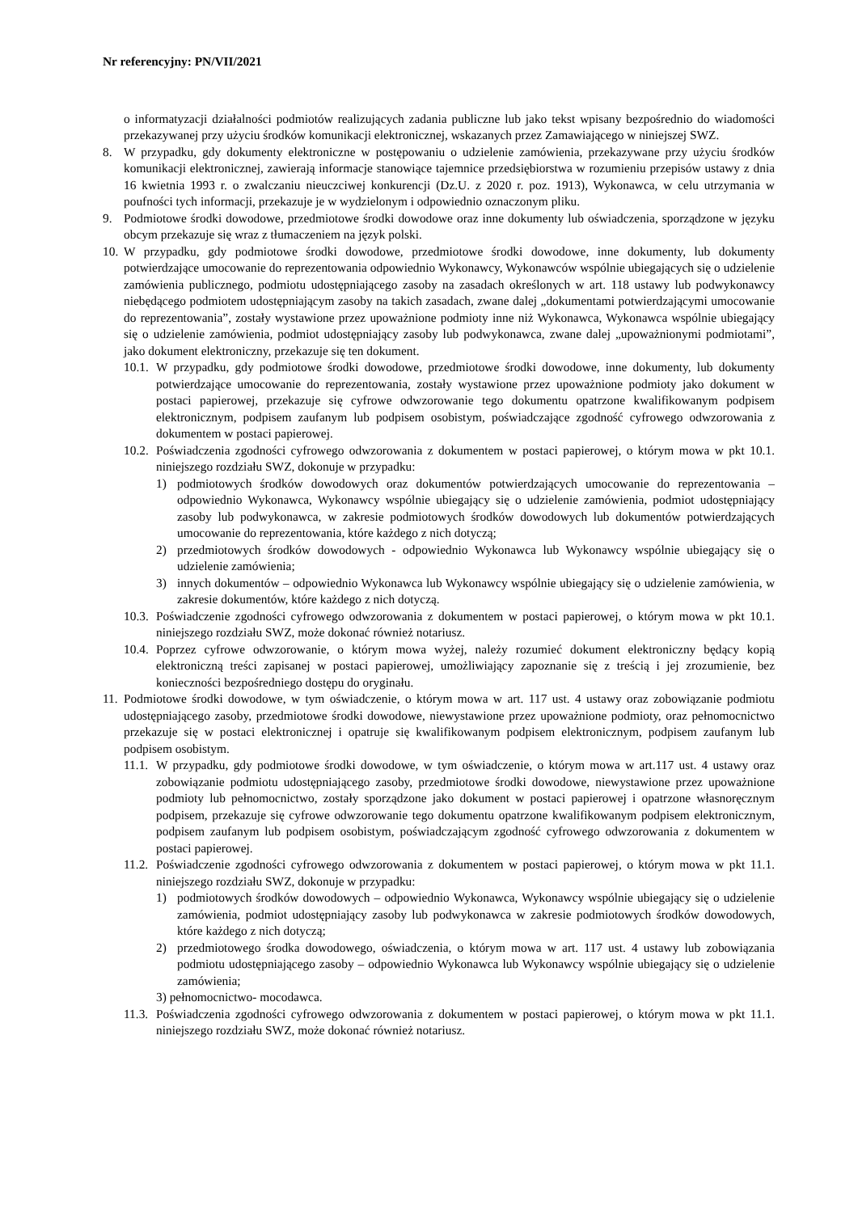Nr referencyjny: PN/VII/2021
o informatyzacji działalności podmiotów realizujących zadania publiczne lub jako tekst wpisany bezpośrednio do wiadomości przekazywanej przy użyciu środków komunikacji elektronicznej, wskazanych przez Zamawiającego w niniejszej SWZ.
8. W przypadku, gdy dokumenty elektroniczne w postępowaniu o udzielenie zamówienia, przekazywane przy użyciu środków komunikacji elektronicznej, zawierają informacje stanowiące tajemnice przedsiębiorstwa w rozumieniu przepisów ustawy z dnia 16 kwietnia 1993 r. o zwalczaniu nieuczciwej konkurencji (Dz.U. z 2020 r. poz. 1913), Wykonawca, w celu utrzymania w poufności tych informacji, przekazuje je w wydzielonym i odpowiednio oznaczonym pliku.
9. Podmiotowe środki dowodowe, przedmiotowe środki dowodowe oraz inne dokumenty lub oświadczenia, sporządzone w języku obcym przekazuje się wraz z tłumaczeniem na język polski.
10. W przypadku, gdy podmiotowe środki dowodowe, przedmiotowe środki dowodowe, inne dokumenty, lub dokumenty potwierdzające umocowanie do reprezentowania odpowiednio Wykonawcy, Wykonawców wspólnie ubiegających się o udzielenie zamówienia publicznego, podmiotu udostępniającego zasoby na zasadach określonych w art. 118 ustawy lub podwykonawcy niebędącego podmiotem udostępniającym zasoby na takich zasadach, zwane dalej „dokumentami potwierdzającymi umocowanie do reprezentowania”, zostały wystawione przez upoważnione podmioty inne niż Wykonawca, Wykonawca wspólnie ubiegający się o udzielenie zamówienia, podmiot udostępniający zasoby lub podwykonawca, zwane dalej „upoważnionymi podmiotami”, jako dokument elektroniczny, przekazuje się ten dokument.
10.1. W przypadku, gdy podmiotowe środki dowodowe, przedmiotowe środki dowodowe, inne dokumenty, lub dokumenty potwierdzające umocowanie do reprezentowania, zostały wystawione przez upoważnione podmioty jako dokument w postaci papierowej, przekazuje się cyfrowe odwzorowanie tego dokumentu opatrzone kwalifikowanym podpisem elektronicznym, podpisem zaufanym lub podpisem osobistym, poświadczające zgodność cyfrowego odwzorowania z dokumentem w postaci papierowej.
10.2. Poświadczenia zgodności cyfrowego odwzorowania z dokumentem w postaci papierowej, o którym mowa w pkt 10.1. niniejszego rozdziału SWZ, dokonuje w przypadku:
1) podmiotowych środków dowodowych oraz dokumentów potwierdzających umocowanie do reprezentowania – odpowiednio Wykonawca, Wykonawcy wspólnie ubiegający się o udzielenie zamówienia, podmiot udostępniający zasoby lub podwykonawca, w zakresie podmiotowych środków dowodowych lub dokumentów potwierdzających umocowanie do reprezentowania, które każdego z nich dotyczą;
2) przedmiotowych środków dowodowych - odpowiednio Wykonawca lub Wykonawcy wspólnie ubiegający się o udzielenie zamówienia;
3) innych dokumentów – odpowiednio Wykonawca lub Wykonawcy wspólnie ubiegający się o udzielenie zamówienia, w zakresie dokumentów, które każdego z nich dotyczą.
10.3. Poświadczenie zgodności cyfrowego odwzorowania z dokumentem w postaci papierowej, o którym mowa w pkt 10.1. niniejszego rozdziału SWZ, może dokonać również notariusz.
10.4. Poprzez cyfrowe odwzorowanie, o którym mowa wyżej, należy rozumieć dokument elektroniczny będący kopią elektroniczną treści zapisanej w postaci papierowej, umożliwiający zapoznanie się z treścią i jej zrozumienie, bez konieczności bezpośredniego dostępu do oryginału.
11. Podmiotowe środki dowodowe, w tym oświadczenie, o którym mowa w art. 117 ust. 4 ustawy oraz zobowiązanie podmiotu udostępniającego zasoby, przedmiotowe środki dowodowe, niewystawione przez upoważnione podmioty, oraz pełnomocnictwo przekazuje się w postaci elektronicznej i opatruje się kwalifikowanym podpisem elektronicznym, podpisem zaufanym lub podpisem osobistym.
11.1. W przypadku, gdy podmiotowe środki dowodowe, w tym oświadczenie, o którym mowa w art.117 ust. 4 ustawy oraz zobowiązanie podmiotu udostępniającego zasoby, przedmiotowe środki dowodowe, niewystawione przez upoważnione podmioty lub pełnomocnictwo, zostały sporządzone jako dokument w postaci papierowej i opatrzone własnoręcznym podpisem, przekazuje się cyfrowe odwzorowanie tego dokumentu opatrzone kwalifikowanym podpisem elektronicznym, podpisem zaufanym lub podpisem osobistym, poświadczającym zgodność cyfrowego odwzorowania z dokumentem w postaci papierowej.
11.2. Poświadczenie zgodności cyfrowego odwzorowania z dokumentem w postaci papierowej, o którym mowa w pkt 11.1. niniejszego rozdziału SWZ, dokonuje w przypadku:
1) podmiotowych środków dowodowych – odpowiednio Wykonawca, Wykonawcy wspólnie ubiegający się o udzielenie zamówienia, podmiot udostępniający zasoby lub podwykonawca w zakresie podmiotowych środków dowodowych, które każdego z nich dotyczą;
2) przedmiotowego środka dowodowego, oświadczenia, o którym mowa w art. 117 ust. 4 ustawy lub zobowiązania podmiotu udostępniającego zasoby – odpowiednio Wykonawca lub Wykonawcy wspólnie ubiegający się o udzielenie zamówienia;
3) pełnomocnictwo- mocodawca.
11.3. Poświadczenia zgodności cyfrowego odwzorowania z dokumentem w postaci papierowej, o którym mowa w pkt 11.1. niniejszego rozdziału SWZ, może dokonać również notariusz.